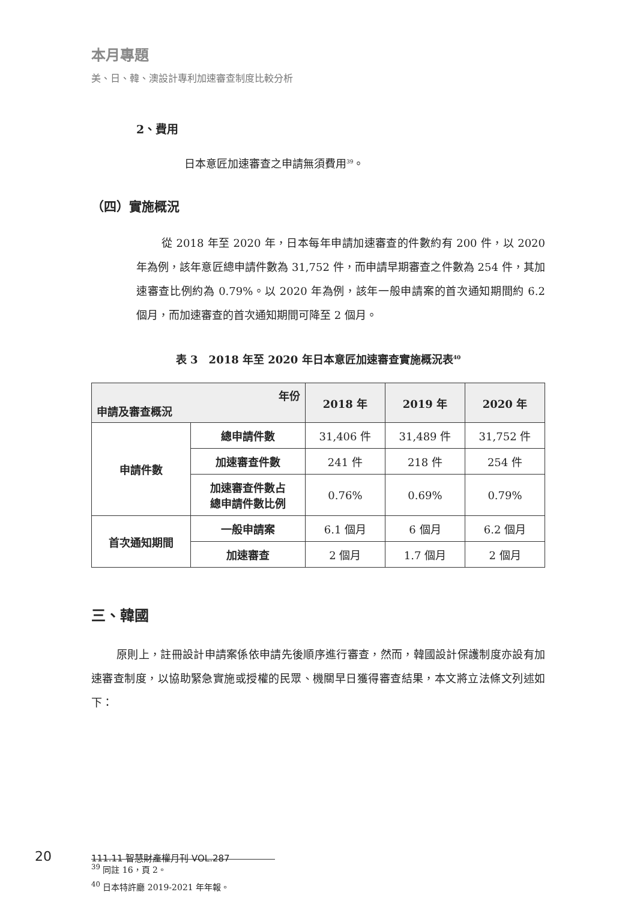本月專題
美、日、韓、澳設計專利加速審查制度比較分析
2、費用
日本意匠加速審查之申請無須費用<sup>39</sup>。
（四）實施概況
從 2018 年至 2020 年，日本每年申請加速審查的件數約有 200 件，以 2020 年為例，該年意匠總申請件數為 31,752 件，而申請早期審查之件數為 254 件，其加速審查比例約為 0.79%。以 2020 年為例，該年一般申請案的首次通知期間約 6.2 個月，而加速審查的首次通知期間可降至 2 個月。
表 3　2018 年至 2020 年日本意匠加速審查實施概況表<sup>40</sup>
| 年份 申請及審查概況 | | 2018 年 | 2019 年 | 2020 年 |
| --- | --- | --- | --- | --- |
| 申請件數 | 總申請件數 | 31,406 件 | 31,489 件 | 31,752 件 |
| | 加速審查件數 | 241 件 | 218 件 | 254 件 |
| | 加速審查件數占 總申請件數比例 | 0.76% | 0.69% | 0.79% |
| 首次通知期間 | 一般申請案 | 6.1 個月 | 6 個月 | 6.2 個月 |
| | 加速審查 | 2 個月 | 1.7 個月 | 2 個月 |
三、韓國
原則上，註冊設計申請案係依申請先後順序進行審查，然而，韓國設計保護制度亦設有加速審查制度，以協助緊急實施或授權的民眾、機關早日獲得審查結果，本文將立法條文列述如下：
<sup>39</sup> 同註 16，頁 2。
<sup>40</sup> 日本特許廳 2019-2021 年年報。
20 111.11 智慧財產權月刊 VOL.287